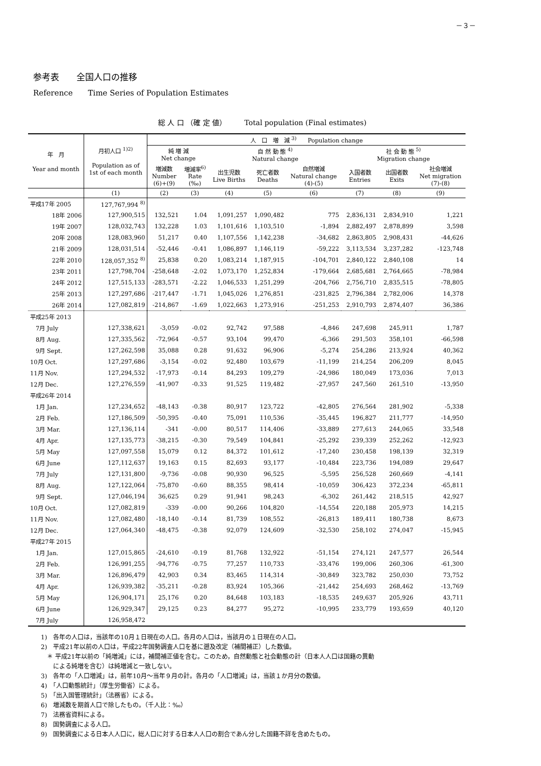－３－
参考表　　全国人口の推移
Reference　　Time Series of Population Estimates
総 人 口 （確 定 値）　　　Total population (Final estimates)
| 年 月 Year and month | 月初人口 <sup>1)2)</sup> Population as of 1st of each month | 人 口 増 減 <sup>3)</sup> Population change | | | | | | | |
| --- | --- | --- | --- | --- | --- | --- | --- | --- | --- |
| | | 純 増 減 Net change | | 自 然 動 態 <sup>4)</sup> Natural change | | | 社 会 動 態 <sup>5)</sup> Migration change | | |
| | | 増減数 Number (6)+(9) | 増減率<sup>6)</sup> Rate (‰) | 出生児数 Live Births | 死亡者数 Deaths | 自然増減 Natural change (4)-(5) | 入国者数 Entries | 出国者数 Exits | 社会増減 Net migration (7)-(8) |
| | (1) | (2) | (3) | (4) | (5) | (6) | (7) | (8) | (9) |
| 平成17年 2005 | 127,767,994 <sup>8)</sup> | | | | | | | | |
| 18年 2006 | 127,900,515 | 132,521 | 1.04 | 1,091,257 | 1,090,482 | 775 | 2,836,131 | 2,834,910 | 1,221 |
| 19年 2007 | 128,032,743 | 132,228 | 1.03 | 1,101,616 | 1,103,510 | -1,894 | 2,882,497 | 2,878,899 | 3,598 |
| 20年 2008 | 128,083,960 | 51,217 | 0.40 | 1,107,556 | 1,142,238 | -34,682 | 2,863,805 | 2,908,431 | -44,626 |
| 21年 2009 | 128,031,514 | -52,446 | -0.41 | 1,086,897 | 1,146,119 | -59,222 | 3,113,534 | 3,237,282 | -123,748 |
| 22年 2010 | 128,057,352 <sup>8)</sup> | 25,838 | 0.20 | 1,083,214 | 1,187,915 | -104,701 | 2,840,122 | 2,840,108 | 14 |
| 23年 2011 | 127,798,704 | -258,648 | -2.02 | 1,073,170 | 1,252,834 | -179,664 | 2,685,681 | 2,764,665 | -78,984 |
| 24年 2012 | 127,515,133 | -283,571 | -2.22 | 1,046,533 | 1,251,299 | -204,766 | 2,756,710 | 2,835,515 | -78,805 |
| 25年 2013 | 127,297,686 | -217,447 | -1.71 | 1,045,026 | 1,276,851 | -231,825 | 2,796,384 | 2,782,006 | 14,378 |
| 26年 2014 | 127,082,819 | -214,867 | -1.69 | 1,022,663 | 1,273,916 | -251,253 | 2,910,793 | 2,874,407 | 36,386 |
| 平成25年 2013 | | | | | | | | | |
| 7月 July | 127,338,621 | -3,059 | -0.02 | 92,742 | 97,588 | -4,846 | 247,698 | 245,911 | 1,787 |
| 8月 Aug. | 127,335,562 | -72,964 | -0.57 | 93,104 | 99,470 | -6,366 | 291,503 | 358,101 | -66,598 |
| 9月 Sept. | 127,262,598 | 35,088 | 0.28 | 91,632 | 96,906 | -5,274 | 254,286 | 213,924 | 40,362 |
| 10月 Oct. | 127,297,686 | -3,154 | -0.02 | 92,480 | 103,679 | -11,199 | 214,254 | 206,209 | 8,045 |
| 11月 Nov. | 127,294,532 | -17,973 | -0.14 | 84,293 | 109,279 | -24,986 | 180,049 | 173,036 | 7,013 |
| 12月 Dec. | 127,276,559 | -41,907 | -0.33 | 91,525 | 119,482 | -27,957 | 247,560 | 261,510 | -13,950 |
| 平成26年 2014 | | | | | | | | | |
| 1月 Jan. | 127,234,652 | -48,143 | -0.38 | 80,917 | 123,722 | -42,805 | 276,564 | 281,902 | -5,338 |
| 2月 Feb. | 127,186,509 | -50,395 | -0.40 | 75,091 | 110,536 | -35,445 | 196,827 | 211,777 | -14,950 |
| 3月 Mar. | 127,136,114 | -341 | -0.00 | 80,517 | 114,406 | -33,889 | 277,613 | 244,065 | 33,548 |
| 4月 Apr. | 127,135,773 | -38,215 | -0.30 | 79,549 | 104,841 | -25,292 | 239,339 | 252,262 | -12,923 |
| 5月 May | 127,097,558 | 15,079 | 0.12 | 84,372 | 101,612 | -17,240 | 230,458 | 198,139 | 32,319 |
| 6月 June | 127,112,637 | 19,163 | 0.15 | 82,693 | 93,177 | -10,484 | 223,736 | 194,089 | 29,647 |
| 7月 July | 127,131,800 | -9,736 | -0.08 | 90,930 | 96,525 | -5,595 | 256,528 | 260,669 | -4,141 |
| 8月 Aug. | 127,122,064 | -75,870 | -0.60 | 88,355 | 98,414 | -10,059 | 306,423 | 372,234 | -65,811 |
| 9月 Sept. | 127,046,194 | 36,625 | 0.29 | 91,941 | 98,243 | -6,302 | 261,442 | 218,515 | 42,927 |
| 10月 Oct. | 127,082,819 | -339 | -0.00 | 90,266 | 104,820 | -14,554 | 220,188 | 205,973 | 14,215 |
| 11月 Nov. | 127,082,480 | -18,140 | -0.14 | 81,739 | 108,552 | -26,813 | 189,411 | 180,738 | 8,673 |
| 12月 Dec. | 127,064,340 | -48,475 | -0.38 | 92,079 | 124,609 | -32,530 | 258,102 | 274,047 | -15,945 |
| 平成27年 2015 | | | | | | | | | |
| 1月 Jan. | 127,015,865 | -24,610 | -0.19 | 81,768 | 132,922 | -51,154 | 274,121 | 247,577 | 26,544 |
| 2月 Feb. | 126,991,255 | -94,776 | -0.75 | 77,257 | 110,733 | -33,476 | 199,006 | 260,306 | -61,300 |
| 3月 Mar. | 126,896,479 | 42,903 | 0.34 | 83,465 | 114,314 | -30,849 | 323,782 | 250,030 | 73,752 |
| 4月 Apr. | 126,939,382 | -35,211 | -0.28 | 83,924 | 105,366 | -21,442 | 254,693 | 268,462 | -13,769 |
| 5月 May | 126,904,171 | 25,176 | 0.20 | 84,648 | 103,183 | -18,535 | 249,637 | 205,926 | 43,711 |
| 6月 June | 126,929,347 | 29,125 | 0.23 | 84,277 | 95,272 | -10,995 | 233,779 | 193,659 | 40,120 |
| 7月 July | 126,958,472 | | | | | | | | |
1)　各年の人口は，当該年の10月１日現在の人口。各月の人口は，当該月の１日現在の人口。
2)　平成21年以前の人口は，平成22年国勢調査人口を基に遡及改定（補間補正）した数値。
　＊ 平成21年以前の「純増減」には，補間補正値を含む。このため，自然動態と社会動態の計（日本人人口は国籍の異動
　　による純増を含む）は純増減と一致しない。
3)　各年の「人口増減」は，前年10月～当年９月の計。各月の「人口増減」は，当該１か月分の数値。
4)　「人口動態統計」（厚生労働省）による。
5)　「出入国管理統計」（法務省）による。
6)　増減数を期首人口で除したもの。（千人比：‰）
7)　法務省資料による。
8)　国勢調査による人口。
9)　国勢調査による日本人人口に，総人口に対する日本人人口の割合であん分した国籍不詳を含めたもの。